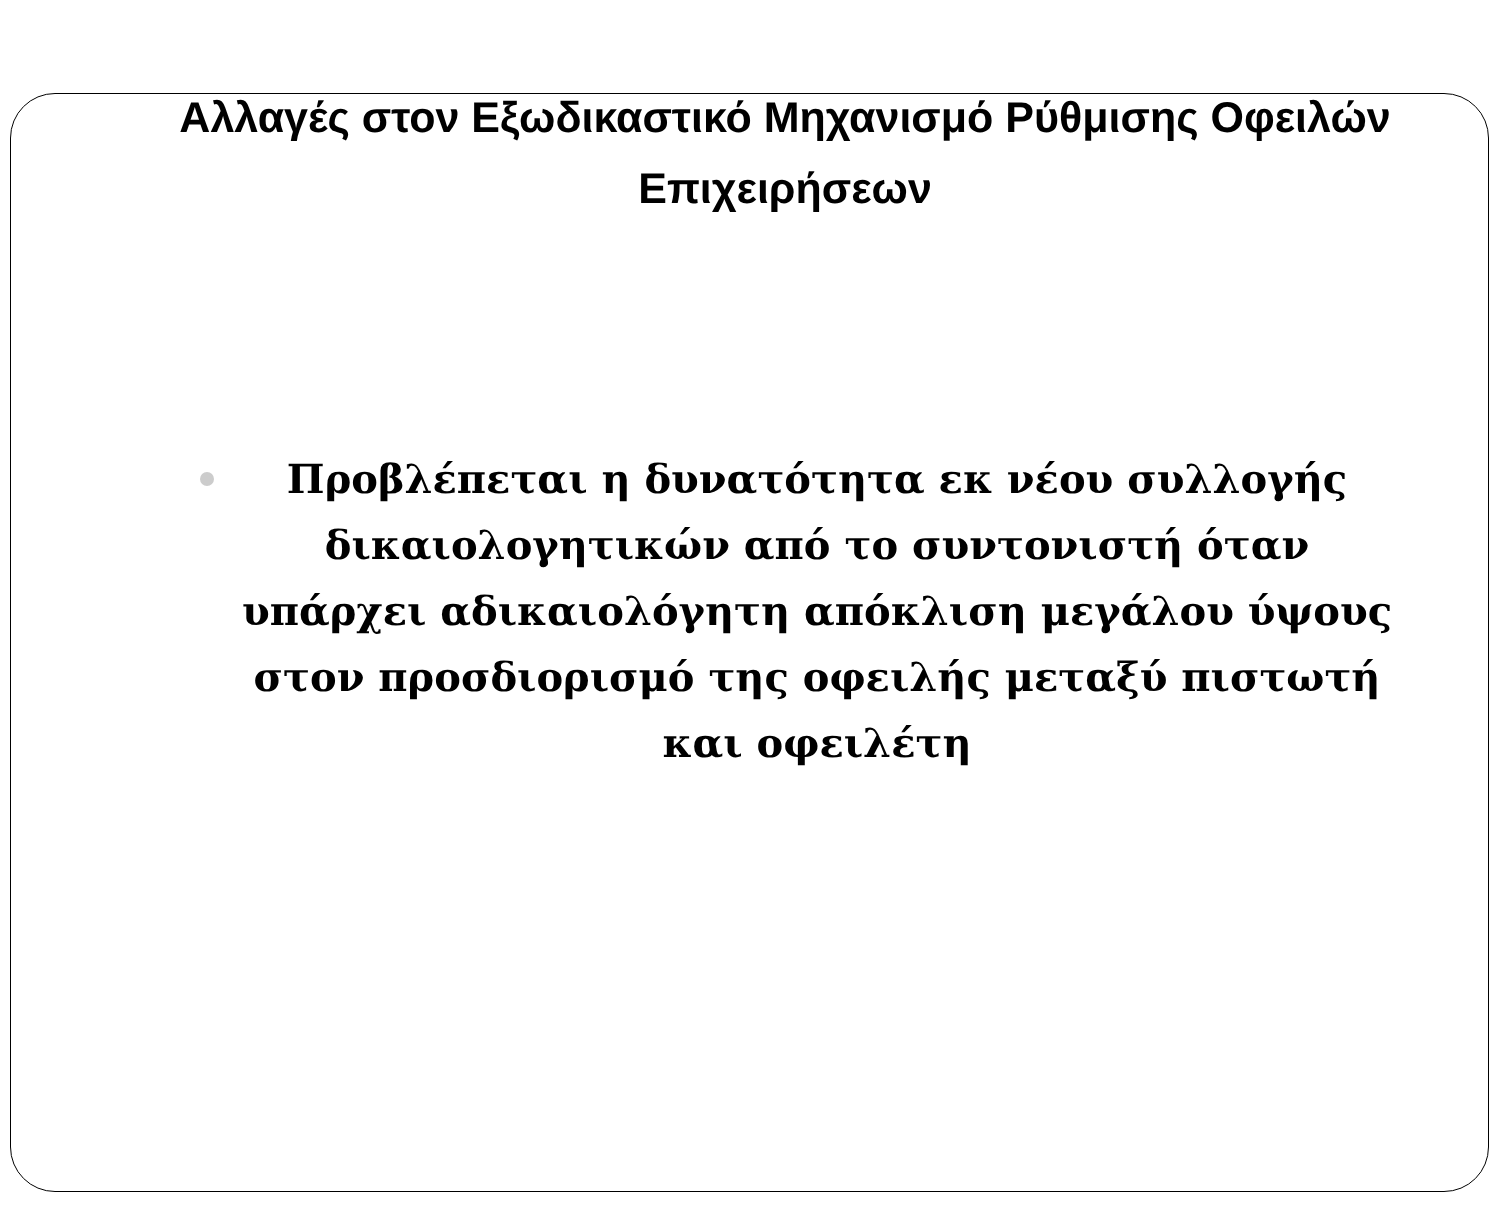Αλλαγές στον Εξωδικαστικό Μηχανισμό Ρύθμισης Οφειλών Επιχειρήσεων
Προβλέπεται η δυνατότητα εκ νέου συλλογής δικαιολογητικών από το συντονιστή όταν υπάρχει αδικαιολόγητη απόκλιση μεγάλου ύψους στον προσδιορισμό της οφειλής μεταξύ πιστωτή και οφειλέτη